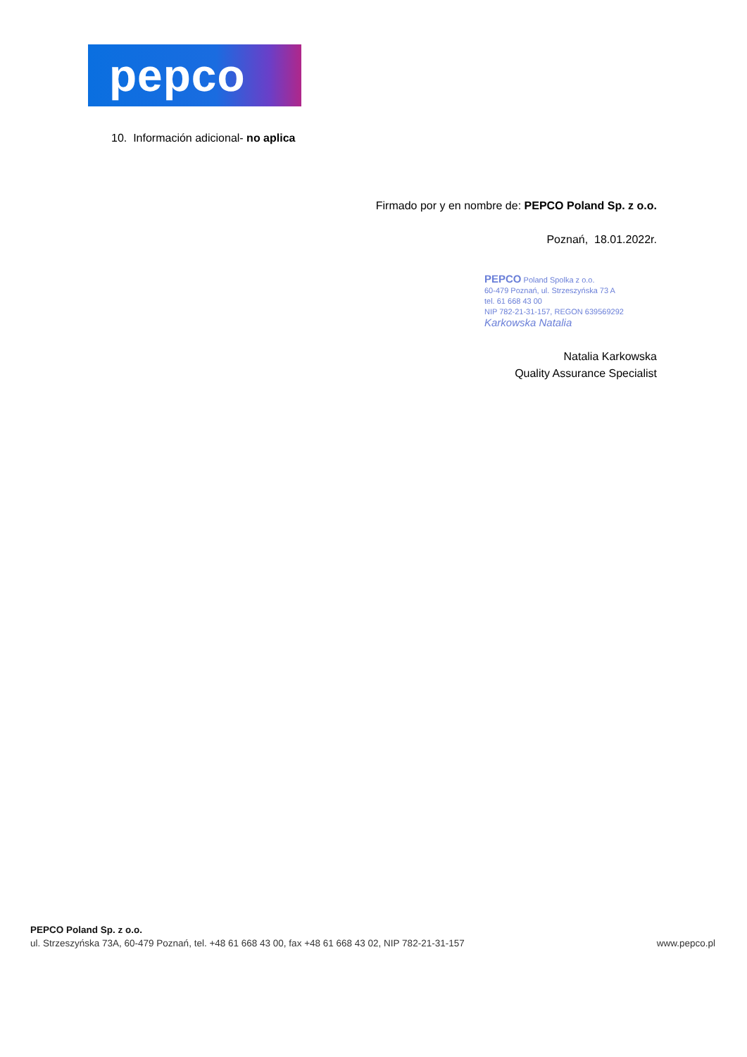pepco
10. Información adicional- no aplica
Firmado por y en nombre de: PEPCO Poland Sp. z o.o.
Poznań, 18.01.2022r.
PEPCO Poland Spolka z o.o.
60-479 Poznań, ul. Strzeszyńska 73 A
tel. 61 668 43 00
NIP 782-21-31-157, REGON 639569292
Karkowska Natalia
Natalia Karkowska
Quality Assurance Specialist
PEPCO Poland Sp. z o.o.
ul. Strzeszyńska 73A, 60-479 Poznań, tel. +48 61 668 43 00, fax +48 61 668 43 02, NIP 782-21-31-157 www.pepco.pl